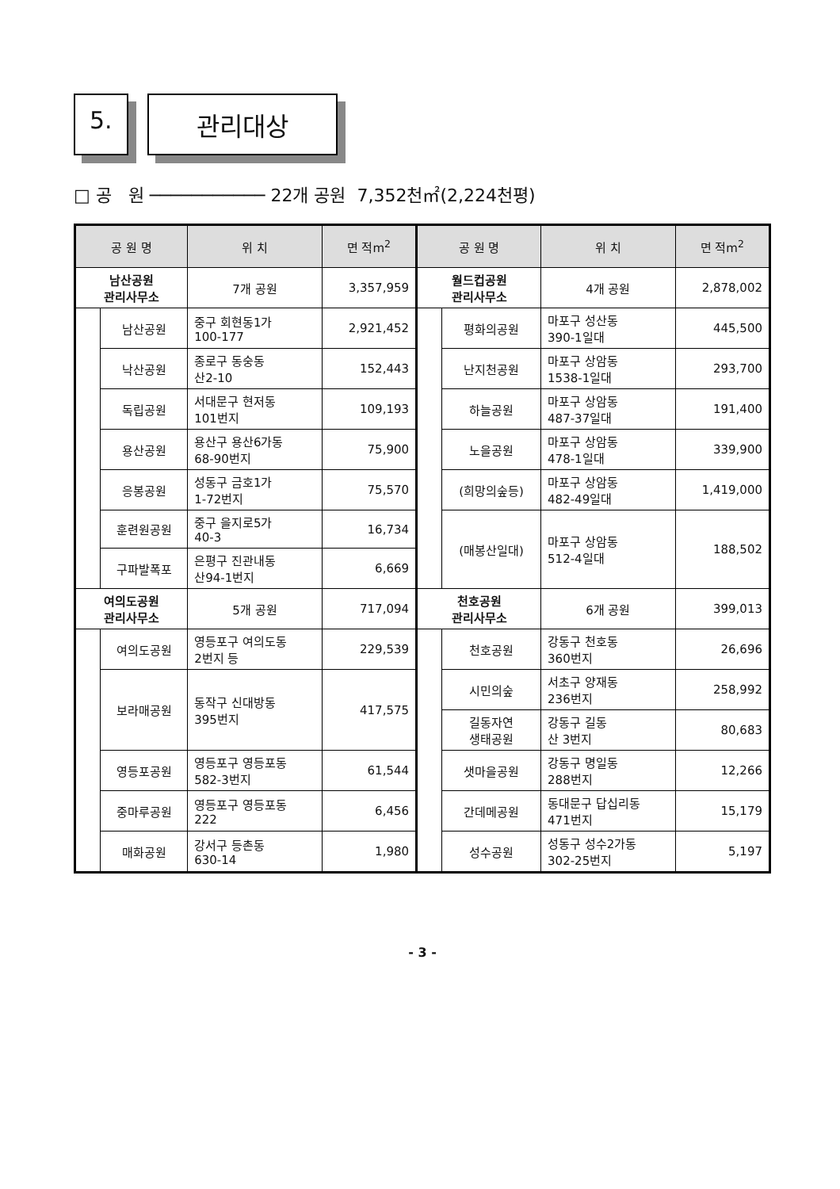5. 관리대상
□ 공 원 ─────────── 22개 공원 7,352천㎡(2,224천평)
| 공 원 명 | | 위 치 | 면 적m<sup>2</sup> | 공 원 명 | | 위 치 | 면 적m<sup>2</sup> |
| --- | --- | --- | --- | --- | --- | --- | --- |
| 남산공원 관리사무소 | | 7개 공원 | 3,357,959 | 월드컵공원 관리사무소 | | 4개 공원 | 2,878,002 |
| | 남산공원 | 중구 회현동1가 100-177 | 2,921,452 | | 평화의공원 | 마포구 성산동 390-1일대 | 445,500 |
| | 낙산공원 | 종로구 동숭동 산2-10 | 152,443 | | 난지천공원 | 마포구 상암동 1538-1일대 | 293,700 |
| | 독립공원 | 서대문구 현저동 101번지 | 109,193 | | 하늘공원 | 마포구 상암동 487-37일대 | 191,400 |
| | 용산공원 | 용산구 용산6가동 68-90번지 | 75,900 | | 노을공원 | 마포구 상암동 478-1일대 | 339,900 |
| | 응봉공원 | 성동구 금호1가 1-72번지 | 75,570 | | (희망의숲등) | 마포구 상암동 482-49일대 | 1,419,000 |
| | 훈련원공원 | 중구 을지로5가 40-3 | 16,734 | | (매봉산일대) | 마포구 상암동 512-4일대 | 188,502 |
| | 구파발폭포 | 은평구 진관내동 산94-1번지 | 6,669 | | | | |
| 여의도공원 관리사무소 | | 5개 공원 | 717,094 | 천호공원 관리사무소 | | 6개 공원 | 399,013 |
| | 여의도공원 | 영등포구 여의도동 2번지 등 | 229,539 | | 천호공원 | 강동구 천호동 360번지 | 26,696 |
| | 보라매공원 | 동작구 신대방동 395번지 | 417,575 | | 시민의숲 | 서초구 양재동 236번지 | 258,992 |
| | | | | | 길동자연 생태공원 | 강동구 길동 산 3번지 | 80,683 |
| | 영등포공원 | 영등포구 영등포동 582-3번지 | 61,544 | | 샛마을공원 | 강동구 명일동 288번지 | 12,266 |
| | 중마루공원 | 영등포구 영등포동 222 | 6,456 | | 간데메공원 | 동대문구 답십리동 471번지 | 15,179 |
| | 매화공원 | 강서구 등촌동 630-14 | 1,980 | | 성수공원 | 성동구 성수2가동 302-25번지 | 5,197 |
- 3 -